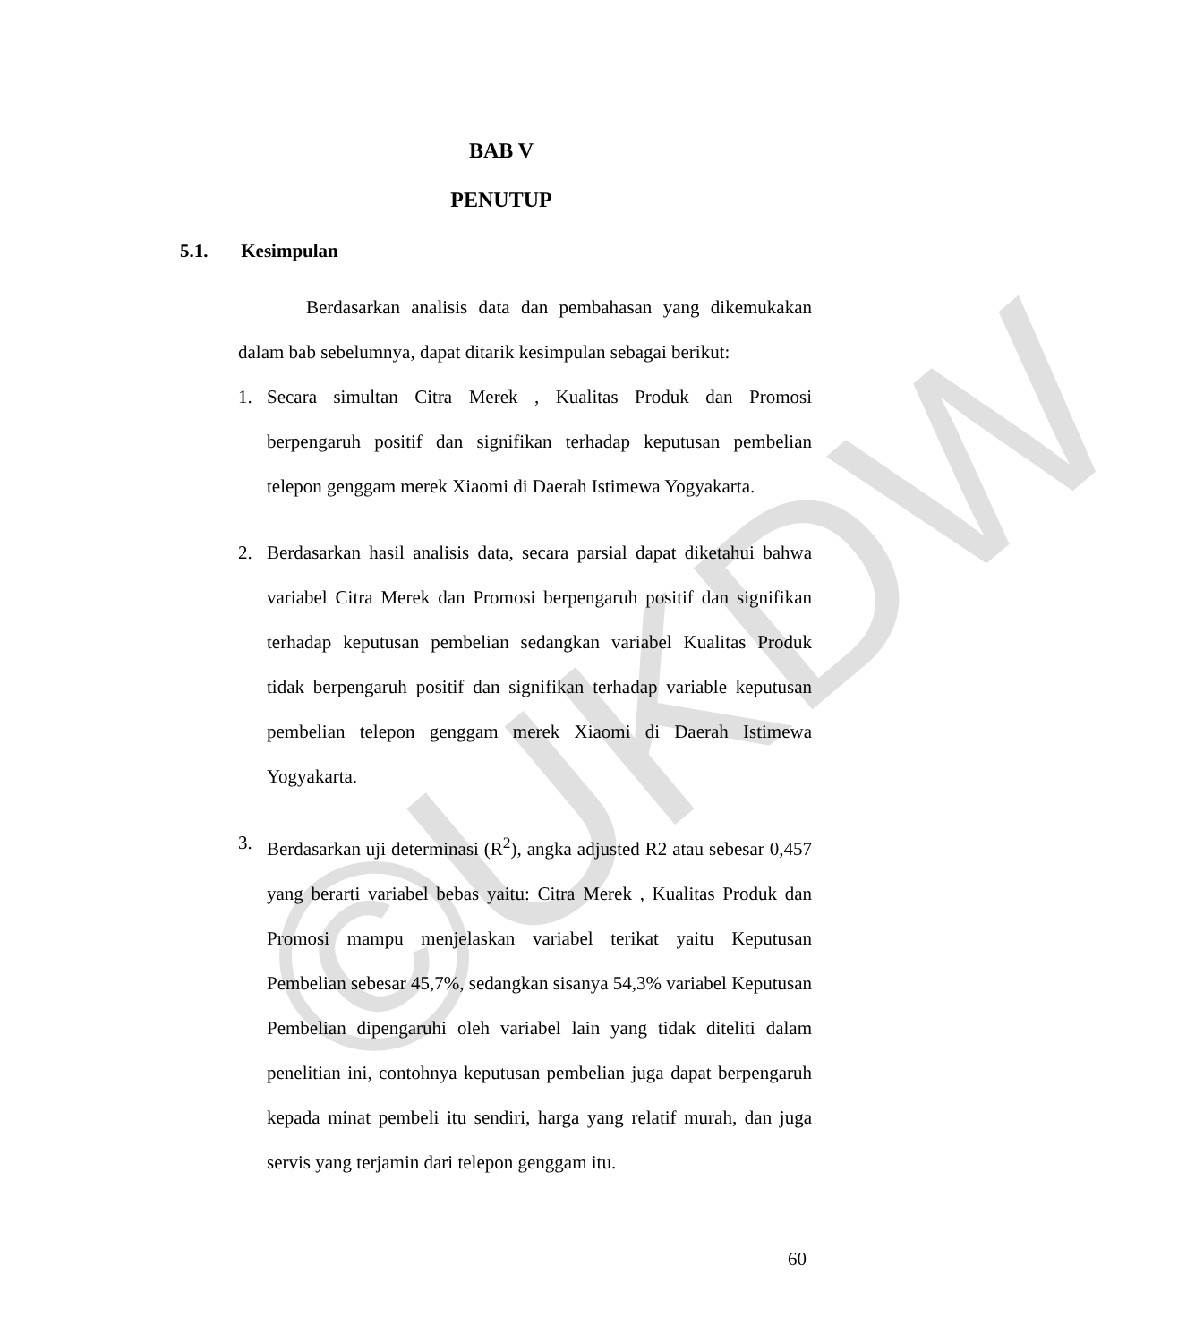©UKDW
BAB V
PENUTUP
5.1. Kesimpulan
Berdasarkan analisis data dan pembahasan yang dikemukakan dalam bab sebelumnya, dapat ditarik kesimpulan sebagai berikut:
1. Secara simultan Citra Merek , Kualitas Produk dan Promosi berpengaruh positif dan signifikan terhadap keputusan pembelian telepon genggam merek Xiaomi di Daerah Istimewa Yogyakarta.
2. Berdasarkan hasil analisis data, secara parsial dapat diketahui bahwa variabel Citra Merek dan Promosi berpengaruh positif dan signifikan terhadap keputusan pembelian sedangkan variabel Kualitas Produk tidak berpengaruh positif dan signifikan terhadap variable keputusan pembelian telepon genggam merek Xiaomi di Daerah Istimewa Yogyakarta.
3. Berdasarkan uji determinasi (R<sup>2</sup>), angka adjusted R2 atau sebesar 0,457 yang berarti variabel bebas yaitu: Citra Merek , Kualitas Produk dan Promosi mampu menjelaskan variabel terikat yaitu Keputusan Pembelian sebesar 45,7%, sedangkan sisanya 54,3% variabel Keputusan Pembelian dipengaruhi oleh variabel lain yang tidak diteliti dalam penelitian ini, contohnya keputusan pembelian juga dapat berpengaruh kepada minat pembeli itu sendiri, harga yang relatif murah, dan juga servis yang terjamin dari telepon genggam itu.
60